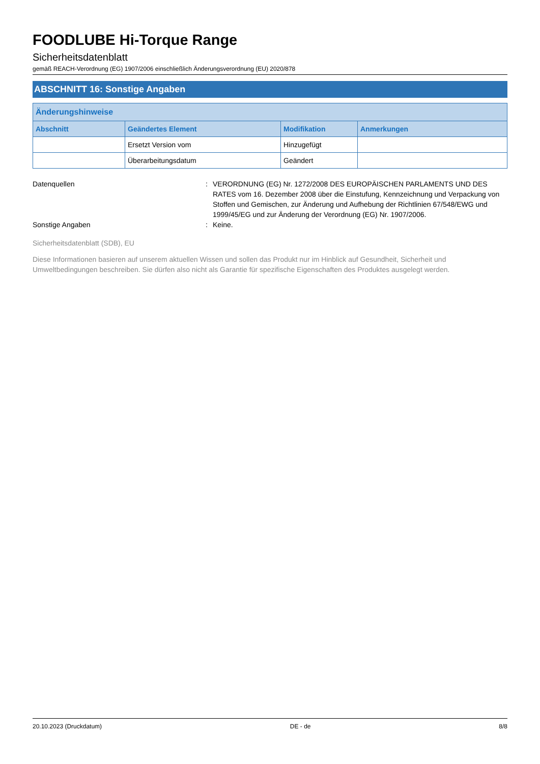FOODLUBE Hi-Torque Range
Sicherheitsdatenblatt
gemäß REACH-Verordnung (EG) 1907/2006 einschließlich Änderungsverordnung (EU) 2020/878
ABSCHNITT 16: Sonstige Angaben
| Änderungshinweise | | | |
| --- | --- | --- | --- |
| Abschnitt | Geändertes Element | Modifikation | Anmerkungen |
| | Ersetzt Version vom | Hinzugefügt | |
| | Überarbeitungsdatum | Geändert | |
Datenquellen : VERORDNUNG (EG) Nr. 1272/2008 DES EUROPÄISCHEN PARLAMENTS UND DES RATES vom 16. Dezember 2008 über die Einstufung, Kennzeichnung und Verpackung von Stoffen und Gemischen, zur Änderung und Aufhebung der Richtlinien 67/548/EWG und 1999/45/EG und zur Änderung der Verordnung (EG) Nr. 1907/2006.
Sonstige Angaben : Keine.
Sicherheitsdatenblatt (SDB), EU
Diese Informationen basieren auf unserem aktuellen Wissen und sollen das Produkt nur im Hinblick auf Gesundheit, Sicherheit und Umweltbedingungen beschreiben. Sie dürfen also nicht als Garantie für spezifische Eigenschaften des Produktes ausgelegt werden.
20.10.2023 (Druckdatum) DE - de 8/8